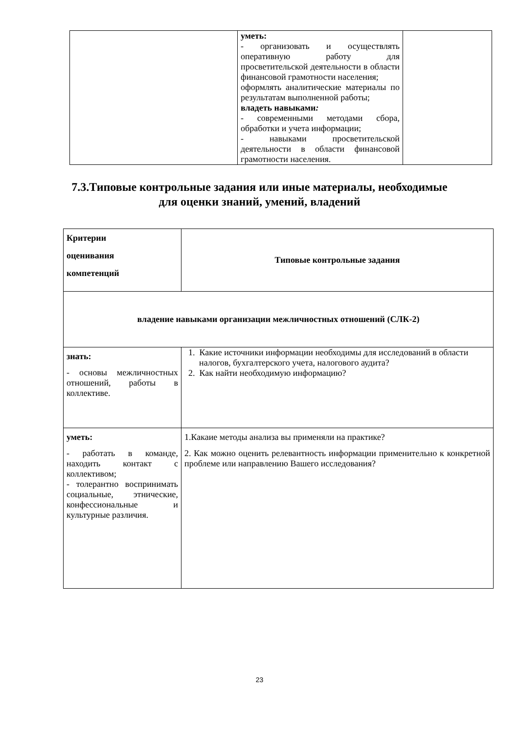| | уметь: - организовать и осуществлять оперативную работу для просветительской деятельности в области финансовой грамотности населения; оформлять аналитические материалы по результатам выполненной работы; владеть навыками : - современными методами сбора, обработки и учета информации; - навыками просветительской деятельности в области финансовой грамотности населения. | |
7.3.Типовые контрольные задания или иные материалы, необходимые
для оценки знаний, умений, владений
| Критерии оценивания компетенций | Типовые контрольные задания |
| владение навыками организации межличностных отношений (СЛК-2) | |
| знать: - основы межличностных отношений, работы в коллективе. | 1. Какие источники информации необходимы для исследований в области налогов, бухгалтерского учета, налогового аудита? 2. Как найти необходимую информацию? |
| уметь: - работать в команде, находить контакт с коллективом; - толерантно воспринимать социальные, этнические, конфессиональные и культурные различия. | 1.Какаие методы анализа вы применяли на практике? 2. Как можно оценить релевантность информации применительно к конкретной проблеме или направлению Вашего исследования? |
23